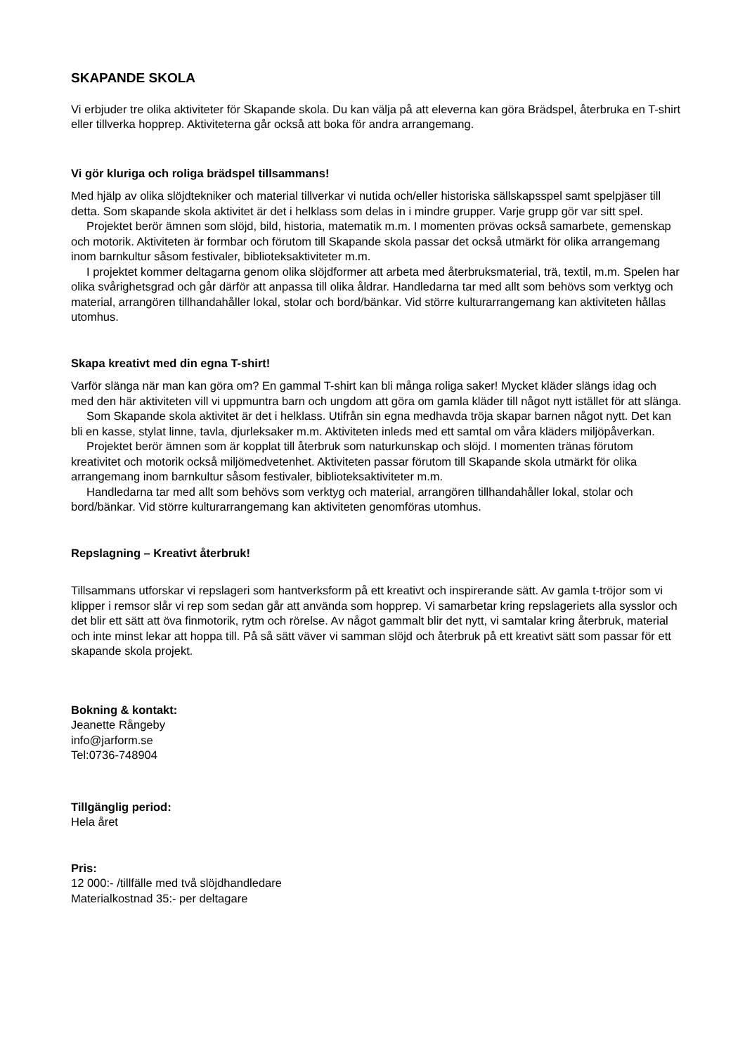SKAPANDE SKOLA
Vi erbjuder tre olika aktiviteter för Skapande skola. Du kan välja på att eleverna kan göra Brädspel, återbruka en T-shirt eller tillverka hopprep. Aktiviteterna går också att boka för andra arrangemang.
Vi gör kluriga och roliga brädspel tillsammans!
Med hjälp av olika slöjdtekniker och material tillverkar vi nutida och/eller historiska sällskapsspel samt spelpjäser till detta. Som skapande skola aktivitet är det i helklass som delas in i mindre grupper. Varje grupp gör var sitt spel.
Projektet berör ämnen som slöjd, bild, historia, matematik m.m. I momenten prövas också samarbete, gemenskap och motorik. Aktiviteten är formbar och förutom till Skapande skola passar det också utmärkt för olika arrangemang inom barnkultur såsom festivaler, biblioteksaktiviteter m.m.
I projektet kommer deltagarna genom olika slöjdformer att arbeta med återbruksmaterial, trä, textil, m.m. Spelen har olika svårighetsgrad och går därför att anpassa till olika åldrar. Handledarna tar med allt som behövs som verktyg och material, arrangören tillhandahåller lokal, stolar och bord/bänkar. Vid större kulturarrangemang kan aktiviteten hållas utomhus.
Skapa kreativt med din egna T-shirt!
Varför slänga när man kan göra om? En gammal T-shirt kan bli många roliga saker! Mycket kläder slängs idag och med den här aktiviteten vill vi uppmuntra barn och ungdom att göra om gamla kläder till något nytt istället för att slänga.
Som Skapande skola aktivitet är det i helklass. Utifrån sin egna medhavda tröja skapar barnen något nytt. Det kan bli en kasse, stylat linne, tavla, djurleksaker m.m. Aktiviteten inleds med ett samtal om våra kläders miljöpåverkan.
Projektet berör ämnen som är kopplat till återbruk som naturkunskap och slöjd. I momenten tränas förutom kreativitet och motorik också miljömedvetenhet. Aktiviteten passar förutom till Skapande skola utmärkt för olika arrangemang inom barnkultur såsom festivaler, biblioteksaktiviteter m.m.
Handledarna tar med allt som behövs som verktyg och material, arrangören tillhandahåller lokal, stolar och bord/bänkar. Vid större kulturarrangemang kan aktiviteten genomföras utomhus.
Repslagning – Kreativt återbruk!
Tillsammans utforskar vi repslageri som hantverksform på ett kreativt och inspirerande sätt. Av gamla t-tröjor som vi klipper i remsor slår vi rep som sedan går att använda som hopprep. Vi samarbetar kring repslageriets alla sysslor och det blir ett sätt att öva finmotorik, rytm och rörelse. Av något gammalt blir det nytt, vi samtalar kring återbruk, material och inte minst lekar att hoppa till. På så sätt väver vi samman slöjd och återbruk på ett kreativt sätt som passar för ett skapande skola projekt.
Bokning & kontakt:
Jeanette Rångeby
info@jarform.se
Tel:0736-748904
Tillgänglig period:
Hela året
Pris:
12 000:- /tillfälle med två slöjdhandledare
Materialkostnad 35:- per deltagare